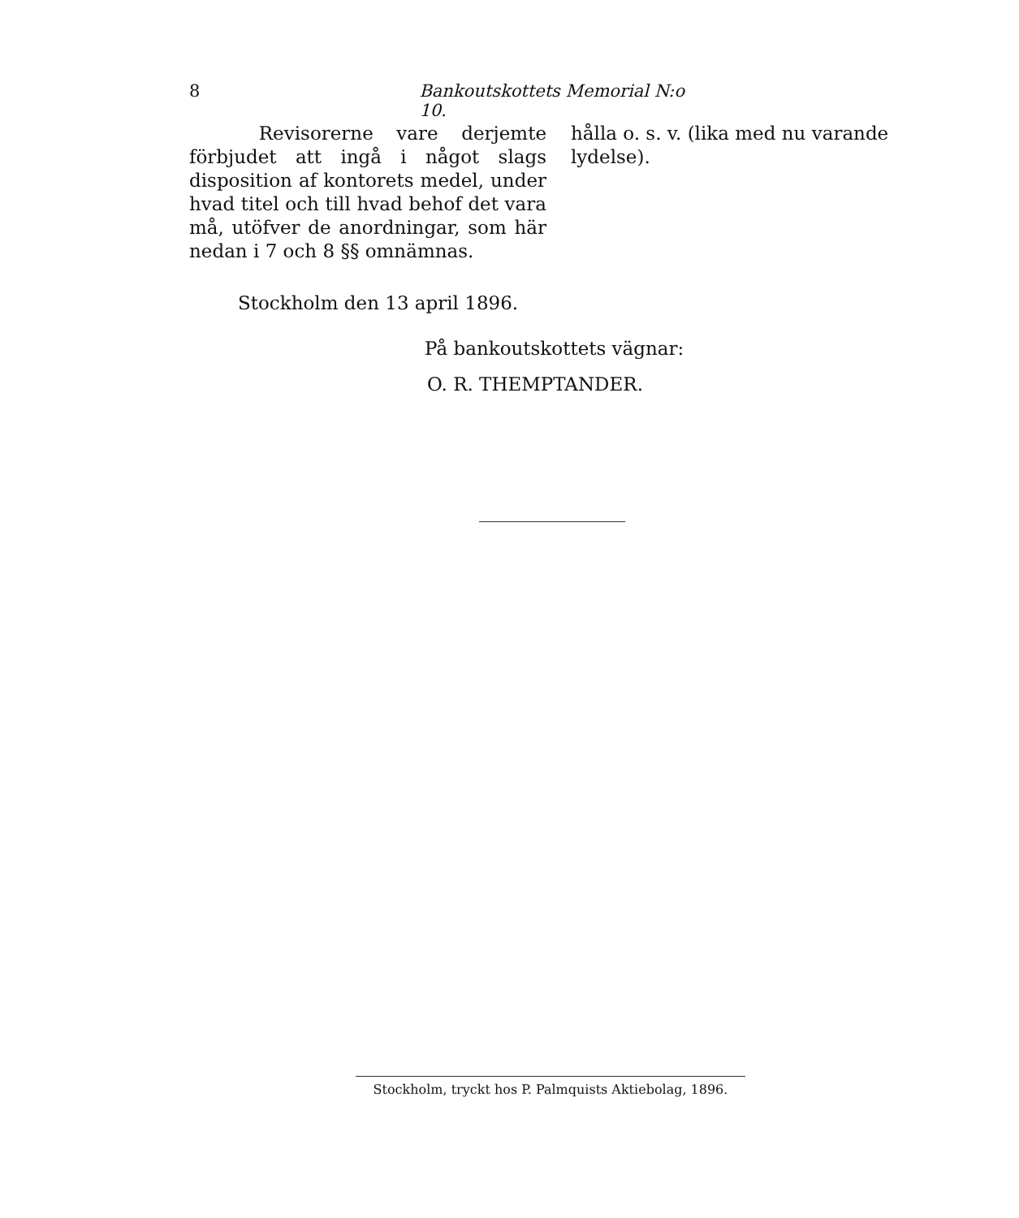8 Bankoutskottets Memorial N:o 10.
Revisorerne vare derjemte förbjudet att ingå i något slags disposition af kontorets medel, under hvad titel och till hvad behof det vara må, utöfver de anordningar, som här nedan i 7 och 8 §§ omnämnas.
hålla o. s. v. (lika med nu varande lydelse).
Stockholm den 13 april 1896.
På bankoutskottets vägnar:
O. R. THEMPTANDER.
Stockholm, tryckt hos P. Palmquists Aktiebolag, 1896.